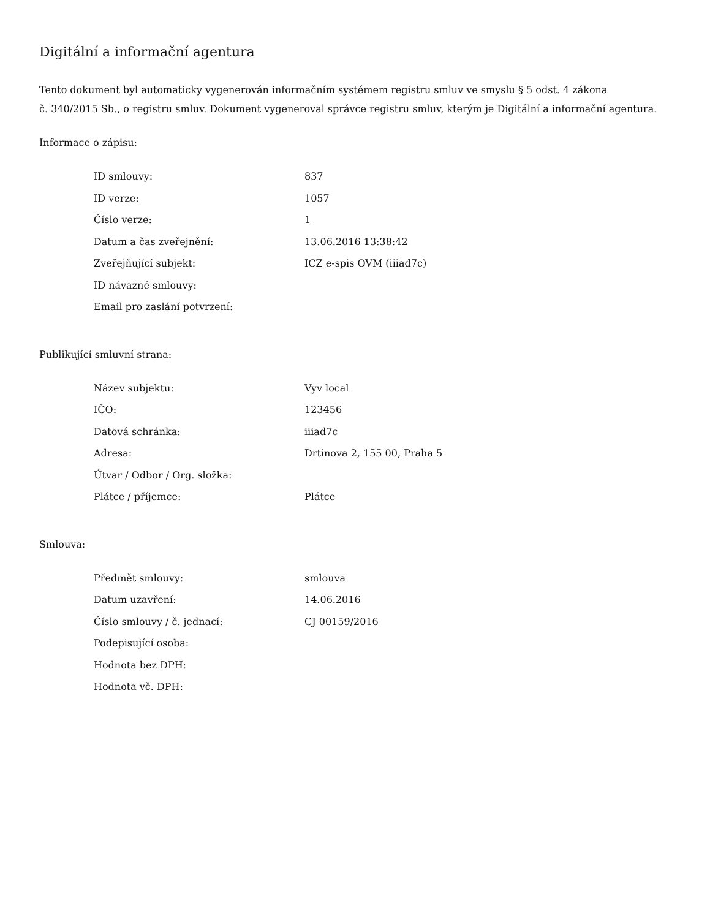Digitální a informační agentura
Tento dokument byl automaticky vygenerován informačním systémem registru smluv ve smyslu § 5 odst. 4 zákona
č. 340/2015 Sb., o registru smluv. Dokument vygeneroval správce registru smluv, kterým je Digitální a informační agentura.
Informace o zápisu:
| ID smlouvy: | 837 |
| ID verze: | 1057 |
| Číslo verze: | 1 |
| Datum a čas zveřejnění: | 13.06.2016 13:38:42 |
| Zveřejňující subjekt: | ICZ e-spis OVM (iiiad7c) |
| ID návazné smlouvy: | |
| Email pro zaslání potvrzení: | |
Publikující smluvní strana:
| Název subjektu: | Vyv local |
| IČO: | 123456 |
| Datová schránka: | iiiad7c |
| Adresa: | Drtinova 2, 155 00, Praha 5 |
| Útvar / Odbor / Org. složka: | |
| Plátce / příjemce: | Plátce |
Smlouva:
| Předmět smlouvy: | smlouva |
| Datum uzavření: | 14.06.2016 |
| Číslo smlouvy / č. jednací: | CJ 00159/2016 |
| Podepisující osoba: | |
| Hodnota bez DPH: | |
| Hodnota vč. DPH: | |